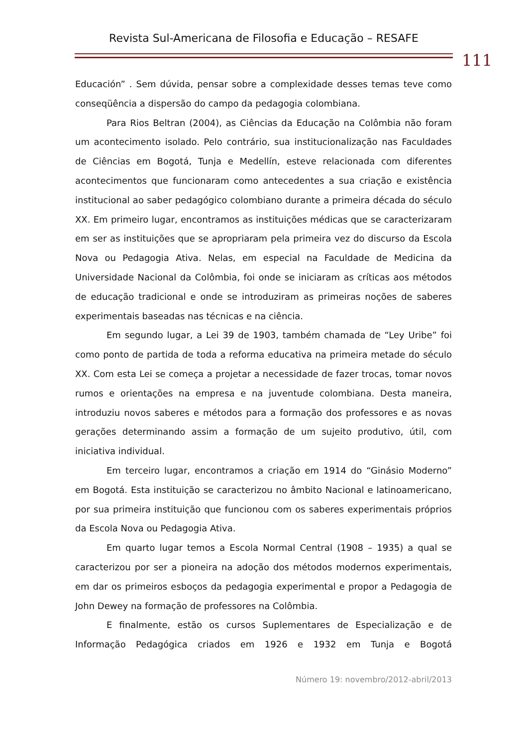Revista Sul-Americana de Filosofia e Educação – RESAFE
111
Educación” . Sem dúvida, pensar sobre a complexidade desses temas teve como conseqüência a dispersão do campo da pedagogia colombiana.
Para Rios Beltran (2004), as Ciências da Educação na Colômbia não foram um acontecimento isolado. Pelo contrário, sua institucionalização nas Faculdades de Ciências em Bogotá, Tunja e Medellín, esteve relacionada com diferentes acontecimentos que funcionaram como antecedentes a sua criação e existência institucional ao saber pedagógico colombiano durante a primeira década do século XX. Em primeiro lugar, encontramos as instituições médicas que se caracterizaram em ser as instituições que se apropriaram pela primeira vez do discurso da Escola Nova ou Pedagogia Ativa. Nelas, em especial na Faculdade de Medicina da Universidade Nacional da Colômbia, foi onde se iniciaram as críticas aos métodos de educação tradicional e onde se introduziram as primeiras noções de saberes experimentais baseadas nas técnicas e na ciência.
Em segundo lugar, a Lei 39 de 1903, também chamada de “Ley Uribe” foi como ponto de partida de toda a reforma educativa na primeira metade do século XX. Com esta Lei se começa a projetar a necessidade de fazer trocas, tomar novos rumos e orientações na empresa e na juventude colombiana. Desta maneira, introduziu novos saberes e métodos para a formação dos professores e as novas gerações determinando assim a formação de um sujeito produtivo, útil, com iniciativa individual.
Em terceiro lugar, encontramos a criação em 1914 do “Ginásio Moderno” em Bogotá. Esta instituição se caracterizou no âmbito Nacional e latinoamericano, por sua primeira instituição que funcionou com os saberes experimentais próprios da Escola Nova ou Pedagogia Ativa.
Em quarto lugar temos a Escola Normal Central (1908 – 1935) a qual se caracterizou por ser a pioneira na adoção dos métodos modernos experimentais, em dar os primeiros esboços da pedagogia experimental e propor a Pedagogia de John Dewey na formação de professores na Colômbia.
E finalmente, estão os cursos Suplementares de Especialização e de Informação Pedagógica criados em 1926 e 1932 em Tunja e Bogotá
Número 19: novembro/2012-abril/2013